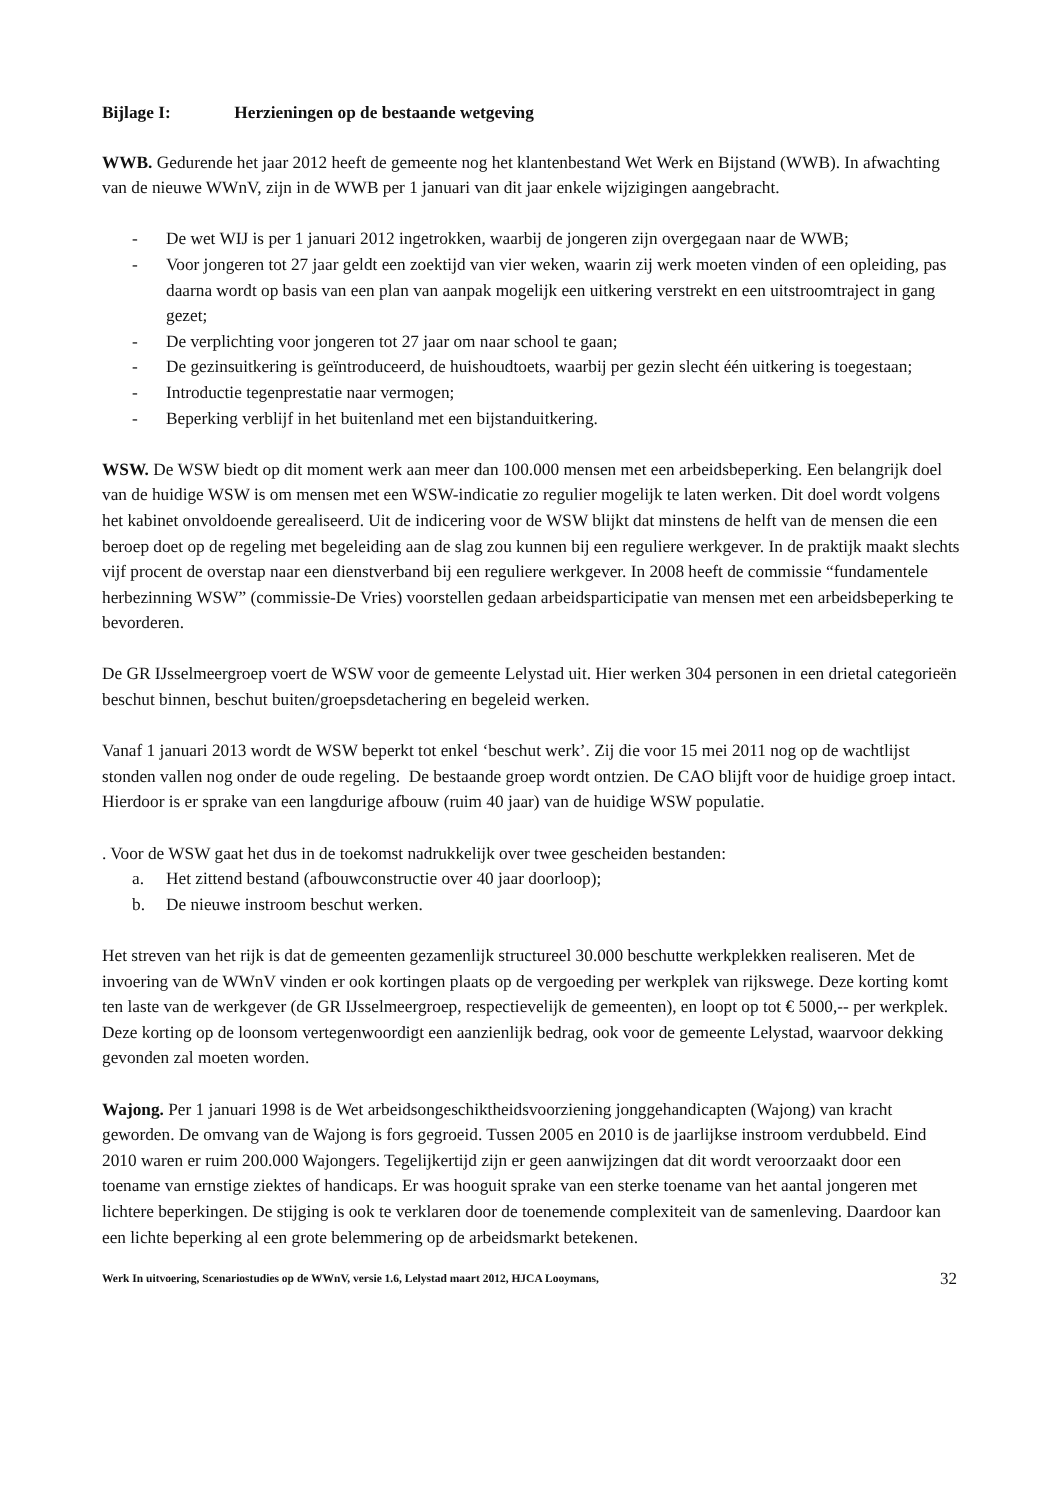Bijlage I: Herzieningen op de bestaande wetgeving
WWB. Gedurende het jaar 2012 heeft de gemeente nog het klantenbestand Wet Werk en Bijstand (WWB). In afwachting van de nieuwe WWnV, zijn in de WWB per 1 januari van dit jaar enkele wijzigingen aangebracht.
- De wet WIJ is per 1 januari 2012 ingetrokken, waarbij de jongeren zijn overgegaan naar de WWB;
- Voor jongeren tot 27 jaar geldt een zoektijd van vier weken, waarin zij werk moeten vinden of een opleiding, pas daarna wordt op basis van een plan van aanpak mogelijk een uitkering verstrekt en een uitstroomtraject in gang gezet;
- De verplichting voor jongeren tot 27 jaar om naar school te gaan;
- De gezinsuitkering is geïntroduceerd, de huishoudtoets, waarbij per gezin slecht één uitkering is toegestaan;
- Introductie tegenprestatie naar vermogen;
- Beperking verblijf in het buitenland met een bijstanduitkering.
WSW. De WSW biedt op dit moment werk aan meer dan 100.000 mensen met een arbeidsbeperking. Een belangrijk doel van de huidige WSW is om mensen met een WSW-indicatie zo regulier mogelijk te laten werken. Dit doel wordt volgens het kabinet onvoldoende gerealiseerd. Uit de indicering voor de WSW blijkt dat minstens de helft van de mensen die een beroep doet op de regeling met begeleiding aan de slag zou kunnen bij een reguliere werkgever. In de praktijk maakt slechts vijf procent de overstap naar een dienstverband bij een reguliere werkgever. In 2008 heeft de commissie “fundamentele herbezinning WSW” (commissie-De Vries) voorstellen gedaan arbeidsparticipatie van mensen met een arbeidsbeperking te bevorderen.
De GR IJsselmeergroep voert de WSW voor de gemeente Lelystad uit. Hier werken 304 personen in een drietal categorieën beschut binnen, beschut buiten/groepsdetachering en begeleid werken.
Vanaf 1 januari 2013 wordt de WSW beperkt tot enkel ‘beschut werk’. Zij die voor 15 mei 2011 nog op de wachtlijst stonden vallen nog onder de oude regeling. De bestaande groep wordt ontzien. De CAO blijft voor de huidige groep intact. Hierdoor is er sprake van een langdurige afbouw (ruim 40 jaar) van de huidige WSW populatie.
. Voor de WSW gaat het dus in de toekomst nadrukkelijk over twee gescheiden bestanden:
a. Het zittend bestand (afbouwconstructie over 40 jaar doorloop);
b. De nieuwe instroom beschut werken.
Het streven van het rijk is dat de gemeenten gezamenlijk structureel 30.000 beschutte werkplekken realiseren. Met de invoering van de WWnV vinden er ook kortingen plaats op de vergoeding per werkplek van rijkswege. Deze korting komt ten laste van de werkgever (de GR IJsselmeergroep, respectievelijk de gemeenten), en loopt op tot € 5000,-- per werkplek. Deze korting op de loonsom vertegenwoordigt een aanzienlijk bedrag, ook voor de gemeente Lelystad, waarvoor dekking gevonden zal moeten worden.
Wajong. Per 1 januari 1998 is de Wet arbeidsongeschiktheidsvoorziening jonggehandicapten (Wajong) van kracht geworden. De omvang van de Wajong is fors gegroeid. Tussen 2005 en 2010 is de jaarlijkse instroom verdubbeld. Eind 2010 waren er ruim 200.000 Wajongers. Tegelijkertijd zijn er geen aanwijzingen dat dit wordt veroorzaakt door een toename van ernstige ziektes of handicaps. Er was hooguit sprake van een sterke toename van het aantal jongeren met lichtere beperkingen. De stijging is ook te verklaren door de toenemende complexiteit van de samenleving. Daardoor kan een lichte beperking al een grote belemmering op de arbeidsmarkt betekenen.
Werk In uitvoering, Scenariostudies op de WWnV, versie 1.6, Lelystad maart 2012, HJCA Looymans, 32